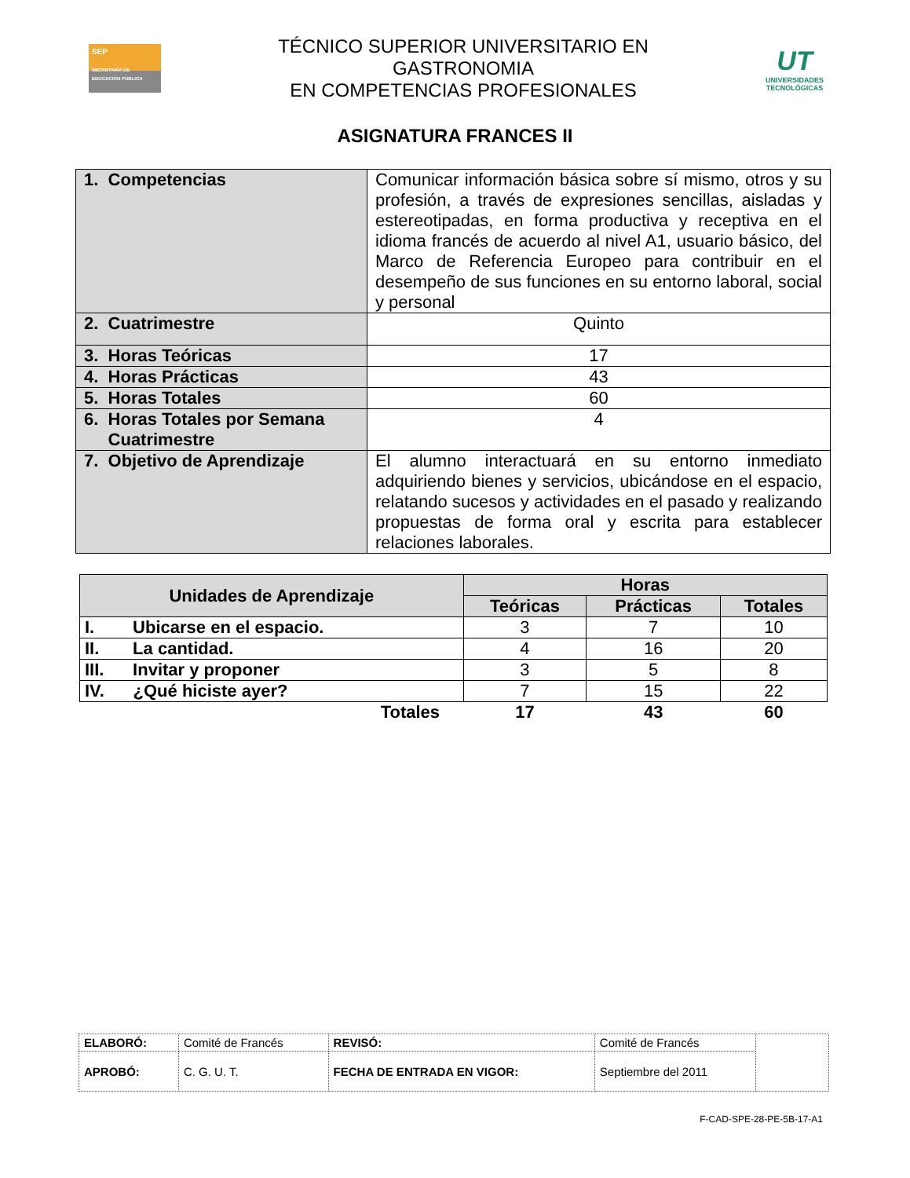SEP
SECRETARÍA DE EDUCACIÓN PÚBLICA
TÉCNICO SUPERIOR UNIVERSITARIO EN
GASTRONOMIA
EN COMPETENCIAS PROFESIONALES
UT
UNIVERSIDADES
TECNOLÓGICAS
ASIGNATURA FRANCES II
| 1. Competencias | Comunicar información básica sobre sí mismo, otros y su profesión, a través de expresiones sencillas, aisladas y estereotipadas, en forma productiva y receptiva en el idioma francés de acuerdo al nivel A1, usuario básico, del Marco de Referencia Europeo para contribuir en el desempeño de sus funciones en su entorno laboral, social y personal |
| 2. Cuatrimestre | Quinto |
| 3. Horas Teóricas | 17 |
| 4. Horas Prácticas | 43 |
| 5. Horas Totales | 60 |
| 6. Horas Totales por Semana Cuatrimestre | 4 |
| 7. Objetivo de Aprendizaje | El alumno interactuará en su entorno inmediato adquiriendo bienes y servicios, ubicándose en el espacio, relatando sucesos y actividades en el pasado y realizando propuestas de forma oral y escrita para establecer relaciones laborales. |
| Unidades de Aprendizaje | Horas | | |
| --- | --- | --- | --- |
| | Teóricas | Prácticas | Totales |
| I. Ubicarse en el espacio. | 3 | 7 | 10 |
| II. La cantidad. | 4 | 16 | 20 |
| III. Invitar y proponer | 3 | 5 | 8 |
| IV. ¿Qué hiciste ayer? | 7 | 15 | 22 |
| Totales | 17 | 43 | 60 |
| ELABORÓ: | Comité de Francés | REVISÓ: | Comité de Francés | |
| APROBÓ: | C. G. U. T. | FECHA DE ENTRADA EN VIGOR: | Septiembre del 2011 | |
F-CAD-SPE-28-PE-5B-17-A1